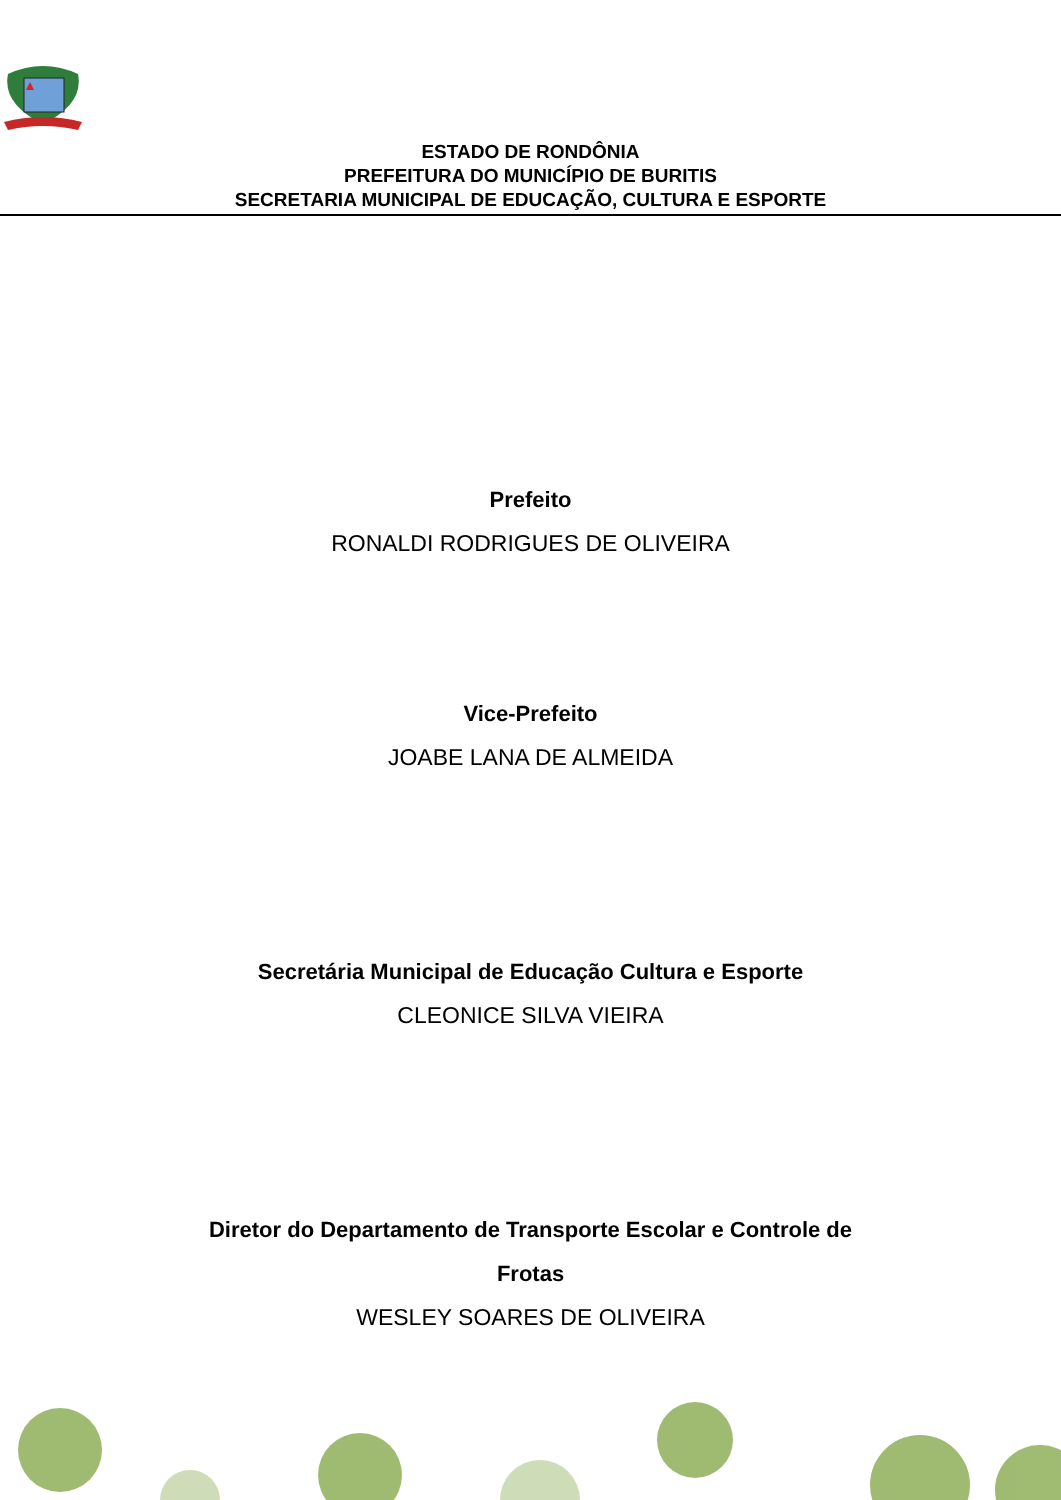ESTADO DE RONDÔNIA
PREFEITURA DO MUNICÍPIO DE BURITIS
SECRETARIA MUNICIPAL DE EDUCAÇÃO, CULTURA E ESPORTE
Prefeito
RONALDI RODRIGUES DE OLIVEIRA
Vice-Prefeito
JOABE LANA DE ALMEIDA
Secretária Municipal de Educação Cultura e Esporte
CLEONICE SILVA VIEIRA
Diretor do Departamento de Transporte Escolar e Controle de
Frotas
WESLEY SOARES DE OLIVEIRA